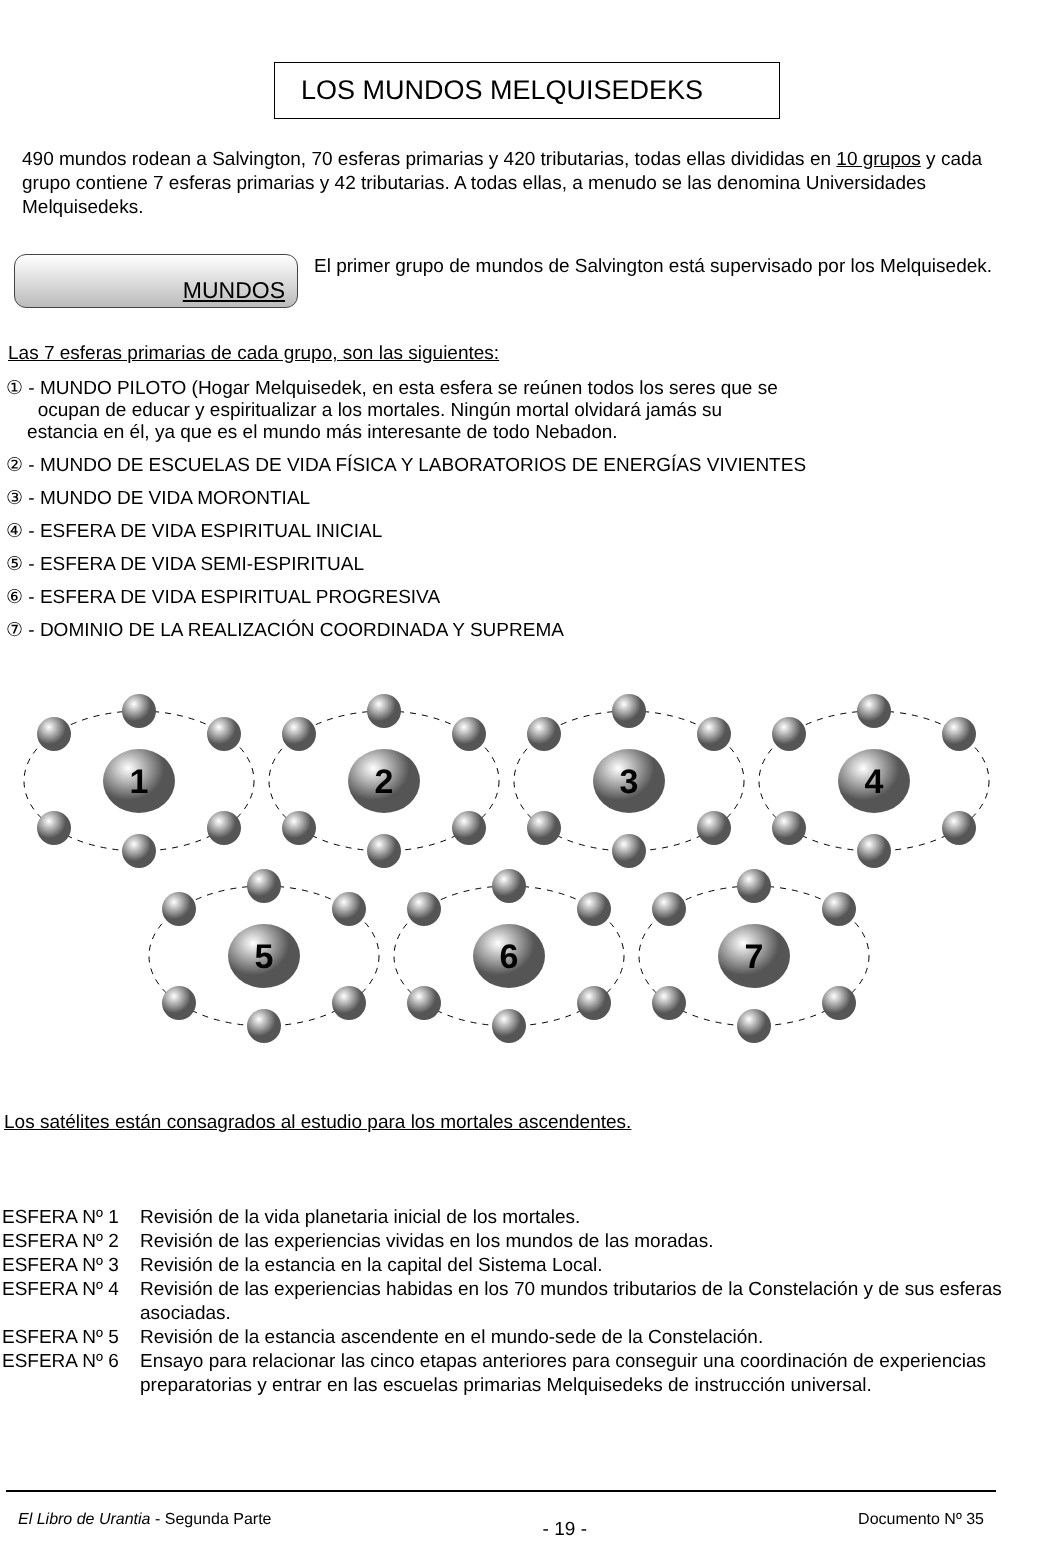LOS MUNDOS MELQUISEDEKS
490 mundos rodean a Salvington, 70 esferas primarias y 420 tributarias, todas ellas divididas en 10 grupos y cada grupo contiene 7 esferas primarias y 42 tributarias. A todas ellas, a menudo se las denomina Universidades Melquisedeks.
MUNDOS
El primer grupo de mundos de Salvington está supervisado por los Melquisedek.
Las 7 esferas primarias de cada grupo, son las siguientes:
① - MUNDO PILOTO (Hogar Melquisedek, en esta esfera se reúnen todos los seres que se
ocupan de educar y espiritualizar a los mortales. Ningún mortal olvidará jamás su
estancia en él, ya que es el mundo más interesante de todo Nebadon.
② - MUNDO DE ESCUELAS DE VIDA FÍSICA Y LABORATORIOS DE ENERGÍAS VIVIENTES
③ - MUNDO DE VIDA MORONTIAL
④ - ESFERA DE VIDA ESPIRITUAL INICIAL
⑤ - ESFERA DE VIDA SEMI-ESPIRITUAL
⑥ - ESFERA DE VIDA ESPIRITUAL PROGRESIVA
⑦ - DOMINIO DE LA REALIZACIÓN COORDINADA Y SUPREMA
1
2
3
4
5
6
7
Los satélites están consagrados al estudio para los mortales ascendentes.
ESFERA Nº 1 Revisión de la vida planetaria inicial de los mortales.
ESFERA Nº 2 Revisión de las experiencias vividas en los mundos de las moradas.
ESFERA Nº 3 Revisión de la estancia en la capital del Sistema Local.
ESFERA Nº 4 Revisión de las experiencias habidas en los 70 mundos tributarios de la Constelación y de sus esferas asociadas.
ESFERA Nº 5 Revisión de la estancia ascendente en el mundo-sede de la Constelación.
ESFERA Nº 6 Ensayo para relacionar las cinco etapas anteriores para conseguir una coordinación de experiencias preparatorias y entrar en las escuelas primarias Melquisedeks de instrucción universal.
El Libro de Urantia - Segunda Parte - 19 - Documento Nº 35